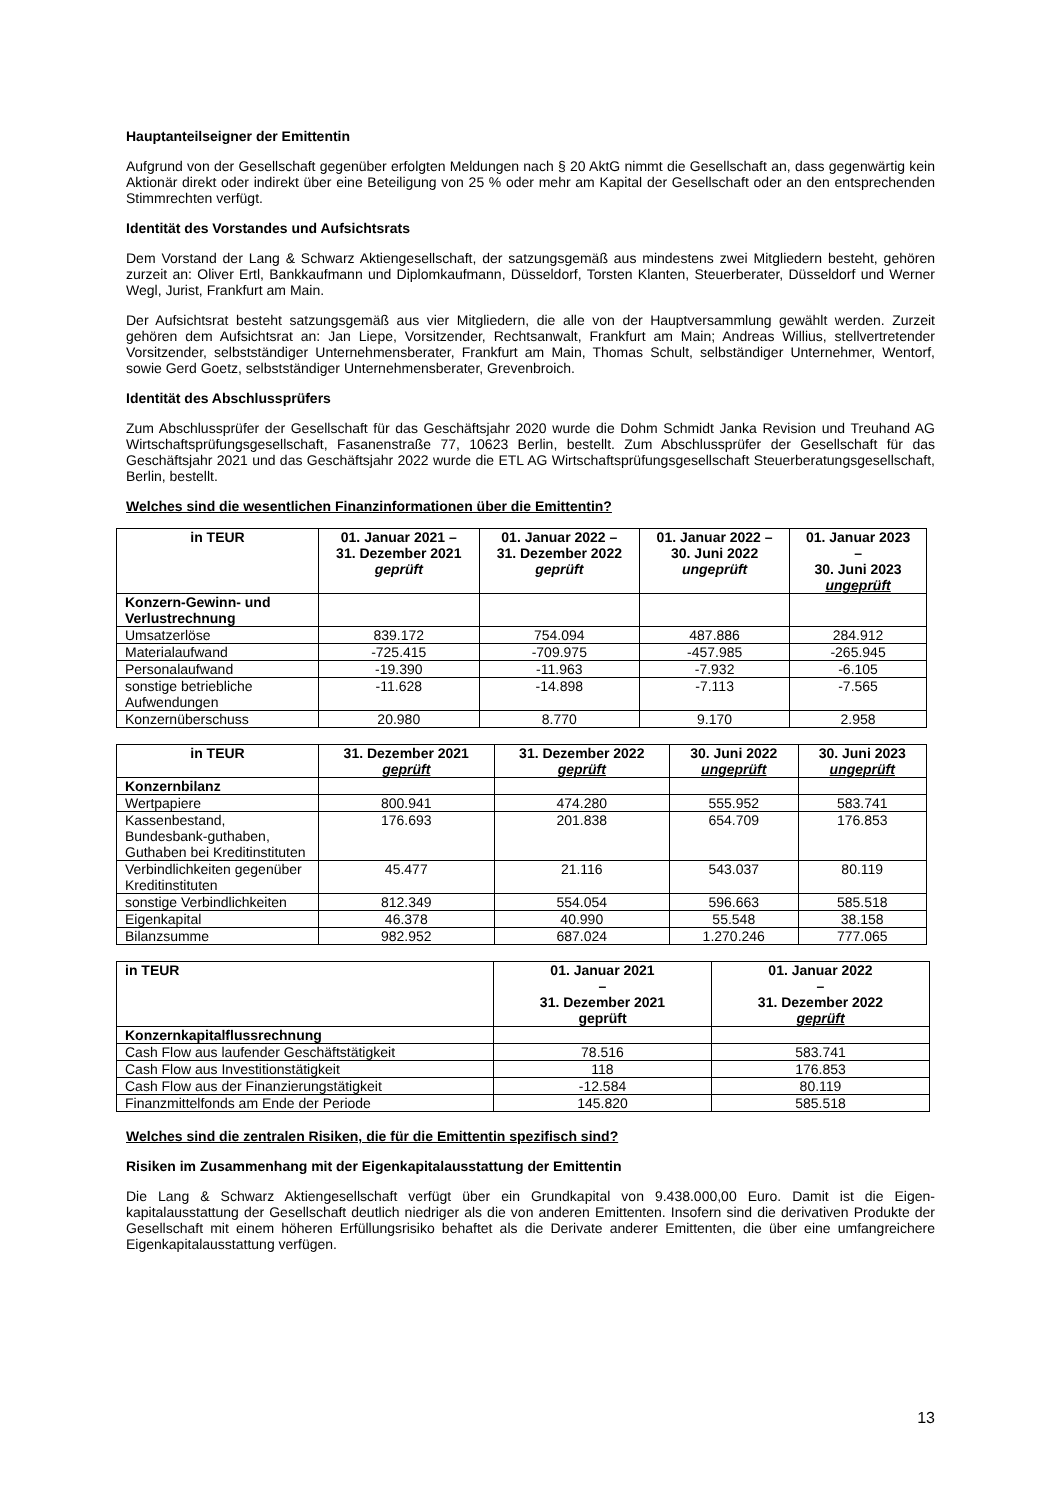Hauptanteilseigner der Emittentin
Aufgrund von der Gesellschaft gegenüber erfolgten Meldungen nach § 20 AktG nimmt die Gesellschaft an, dass gegenwärtig kein Aktionär direkt oder indirekt über eine Beteiligung von 25 % oder mehr am Kapital der Gesellschaft oder an den entsprechenden Stimmrechten verfügt.
Identität des Vorstandes und Aufsichtsrats
Dem Vorstand der Lang & Schwarz Aktiengesellschaft, der satzungsgemäß aus mindestens zwei Mitgliedern besteht, gehören zurzeit an: Oliver Ertl, Bankkaufmann und Diplomkaufmann, Düsseldorf, Torsten Klanten, Steuerberater, Düsseldorf und Werner Wegl, Jurist, Frankfurt am Main.
Der Aufsichtsrat besteht satzungsgemäß aus vier Mitgliedern, die alle von der Hauptversammlung gewählt werden. Zurzeit gehören dem Aufsichtsrat an: Jan Liepe, Vorsitzender, Rechtsanwalt, Frankfurt am Main; Andreas Willius, stellvertretender Vorsitzender, selbstständiger Unternehmensberater, Frankfurt am Main, Thomas Schult, selbständiger Unternehmer, Wentorf, sowie Gerd Goetz, selbstständiger Unternehmensberater, Grevenbroich.
Identität des Abschlussprüfers
Zum Abschlussprüfer der Gesellschaft für das Geschäftsjahr 2020 wurde die Dohm Schmidt Janka Revision und Treuhand AG Wirtschaftsprüfungsgesellschaft, Fasanenstraße 77, 10623 Berlin, bestellt. Zum Abschlussprüfer der Gesellschaft für das Geschäftsjahr 2021 und das Geschäftsjahr 2022 wurde die ETL AG Wirtschaftsprüfungsgesellschaft Steuerberatungsgesellschaft, Berlin, bestellt.
Welches sind die wesentlichen Finanzinformationen über die Emittentin?
| in TEUR | 01. Januar 2021 – 31. Dezember 2021 geprüft | 01. Januar 2022 – 31. Dezember 2022 geprüft | 01. Januar 2022 – 30. Juni 2022 ungeprüft | 01. Januar 2023 – 30. Juni 2023 ungeprüft |
| --- | --- | --- | --- | --- |
| Konzern-Gewinn- und Verlustrechnung | | | | |
| Umsatzerlöse | 839.172 | 754.094 | 487.886 | 284.912 |
| Materialaufwand | -725.415 | -709.975 | -457.985 | -265.945 |
| Personalaufwand | -19.390 | -11.963 | -7.932 | -6.105 |
| sonstige betriebliche Aufwendungen | -11.628 | -14.898 | -7.113 | -7.565 |
| Konzernüberschuss | 20.980 | 8.770 | 9.170 | 2.958 |
| in TEUR | 31. Dezember 2021 geprüft | 31. Dezember 2022 geprüft | 30. Juni 2022 ungeprüft | 30. Juni 2023 ungeprüft |
| --- | --- | --- | --- | --- |
| Konzernbilanz | | | | |
| Wertpapiere | 800.941 | 474.280 | 555.952 | 583.741 |
| Kassenbestand, Bundesbank-guthaben, Guthaben bei Kreditinstituten | 176.693 | 201.838 | 654.709 | 176.853 |
| Verbindlichkeiten gegenüber Kreditinstituten | 45.477 | 21.116 | 543.037 | 80.119 |
| sonstige Verbindlichkeiten | 812.349 | 554.054 | 596.663 | 585.518 |
| Eigenkapital | 46.378 | 40.990 | 55.548 | 38.158 |
| Bilanzsumme | 982.952 | 687.024 | 1.270.246 | 777.065 |
| in TEUR | 01. Januar 2021 – 31. Dezember 2021 geprüft | 01. Januar 2022 – 31. Dezember 2022 geprüft |
| --- | --- | --- |
| Konzernkapitalflussrechnung | | |
| Cash Flow aus laufender Geschäftstätigkeit | 78.516 | 583.741 |
| Cash Flow aus Investitionstätigkeit | 118 | 176.853 |
| Cash Flow aus der Finanzierungstätigkeit | -12.584 | 80.119 |
| Finanzmittelfonds am Ende der Periode | 145.820 | 585.518 |
Welches sind die zentralen Risiken, die für die Emittentin spezifisch sind?
Risiken im Zusammenhang mit der Eigenkapitalausstattung der Emittentin
Die Lang & Schwarz Aktiengesellschaft verfügt über ein Grundkapital von 9.438.000,00 Euro. Damit ist die Eigen-kapitalausstattung der Gesellschaft deutlich niedriger als die von anderen Emittenten. Insofern sind die derivativen Produkte der Gesellschaft mit einem höheren Erfüllungsrisiko behaftet als die Derivate anderer Emittenten, die über eine umfangreichere Eigenkapitalausstattung verfügen.
13